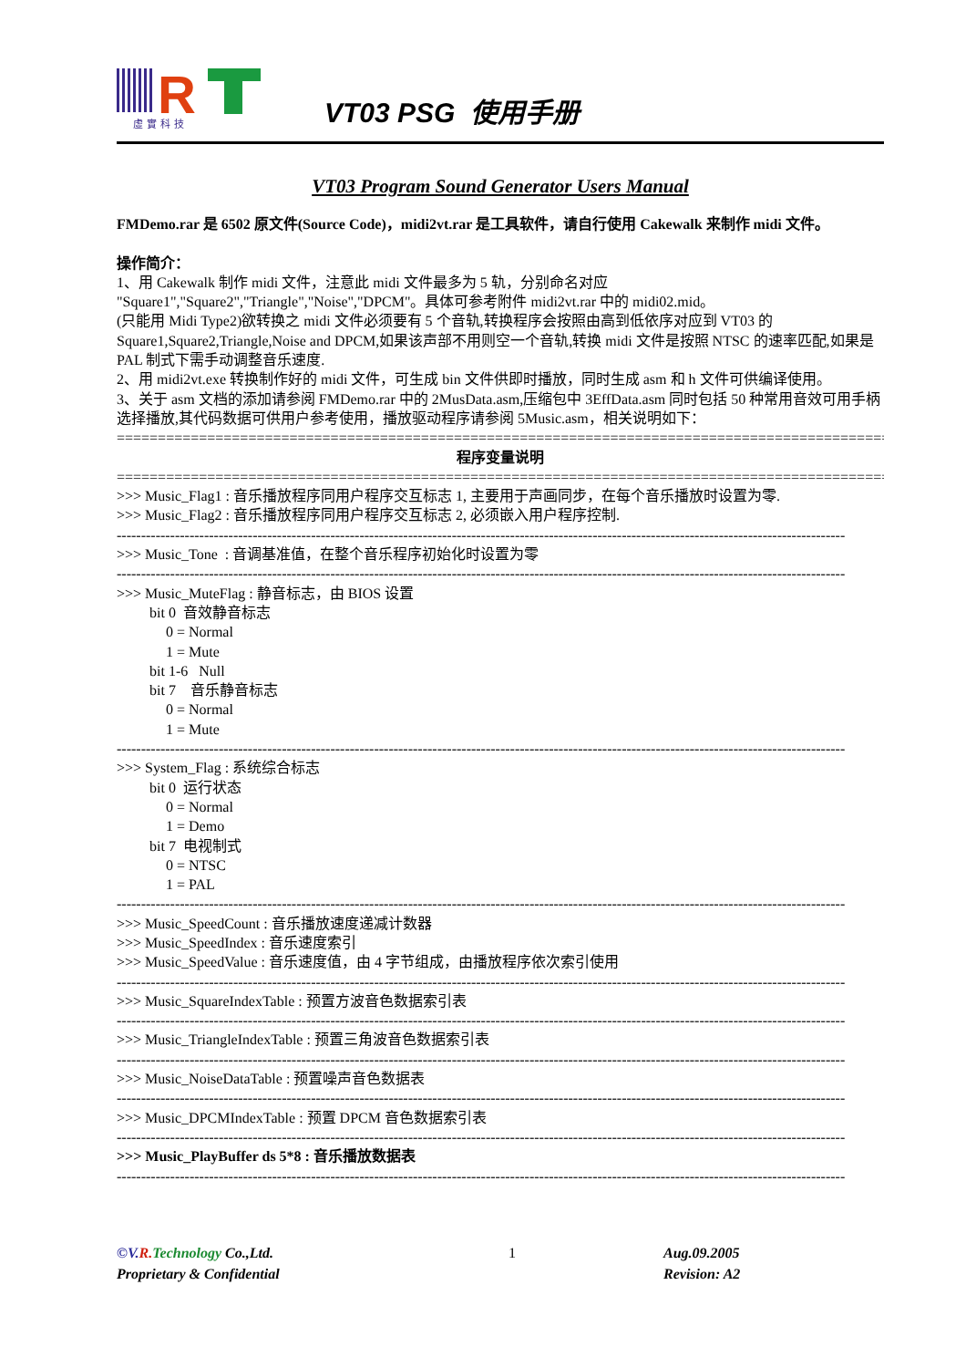R
虛實科技
VT03 PSG 使用手册
VT03 Program Sound Generator Users Manual
FMDemo.rar 是 6502 原文件(Source Code)，midi2vt.rar 是工具软件，请自行使用 Cakewalk 来制作 midi 文件。
操作简介：
1、用 Cakewalk 制作 midi 文件，注意此 midi 文件最多为 5 轨，分别命名对应
"Square1","Square2","Triangle","Noise","DPCM"。具体可参考附件 midi2vt.rar 中的 midi02.mid。
(只能用 Midi Type2)欲转换之 midi 文件必须要有 5 个音轨,转换程序会按照由高到低依序对应到 VT03 的 Square1,Square2,Triangle,Noise and DPCM,如果该声部不用则空一个音轨,转换 midi 文件是按照 NTSC 的速率匹配,如果是 PAL 制式下需手动调整音乐速度.
2、用 midi2vt.exe 转换制作好的 midi 文件，可生成 bin 文件供即时播放，同时生成 asm 和 h 文件可供编译使用。
3、关于 asm 文档的添加请参阅 FMDemo.rar 中的 2MusData.asm,压缩包中 3EffData.asm 同时包括 50 种常用音效可用手柄选择播放,其代码数据可供用户参考使用，播放驱动程序请参阅 5Music.asm，相关说明如下：
==================================================================================================
程序变量说明
==================================================================================================
>>> Music_Flag1 : 音乐播放程序同用户程序交互标志 1, 主要用于声画同步，在每个音乐播放时设置为零.
>>> Music_Flag2 : 音乐播放程序同用户程序交互标志 2, 必须嵌入用户程序控制.
------------------------------------------------------------------------------------------------------------------------------------------------------
>>> Music_Tone : 音调基准值，在整个音乐程序初始化时设置为零
------------------------------------------------------------------------------------------------------------------------------------------------------
>>> Music_MuteFlag : 静音标志，由 BIOS 设置
bit 0 音效静音标志
0 = Normal
1 = Mute
bit 1-6 Null
bit 7 音乐静音标志
0 = Normal
1 = Mute
------------------------------------------------------------------------------------------------------------------------------------------------------
>>> System_Flag : 系统综合标志
bit 0 运行状态
0 = Normal
1 = Demo
bit 7 电视制式
0 = NTSC
1 = PAL
------------------------------------------------------------------------------------------------------------------------------------------------------
>>> Music_SpeedCount : 音乐播放速度递减计数器
>>> Music_SpeedIndex : 音乐速度索引
>>> Music_SpeedValue : 音乐速度值，由 4 字节组成，由播放程序依次索引使用
------------------------------------------------------------------------------------------------------------------------------------------------------
>>> Music_SquareIndexTable : 预置方波音色数据索引表
------------------------------------------------------------------------------------------------------------------------------------------------------
>>> Music_TriangleIndexTable : 预置三角波音色数据索引表
------------------------------------------------------------------------------------------------------------------------------------------------------
>>> Music_NoiseDataTable : 预置噪声音色数据表
------------------------------------------------------------------------------------------------------------------------------------------------------
>>> Music_DPCMIndexTable : 预置 DPCM 音色数据索引表
------------------------------------------------------------------------------------------------------------------------------------------------------
>>> Music_PlayBuffer ds 5*8 : 音乐播放数据表
------------------------------------------------------------------------------------------------------------------------------------------------------
©V. R. Technology Co.,Ltd.
Proprietary & Confidential
1 Aug.09.2005
Revision: A2